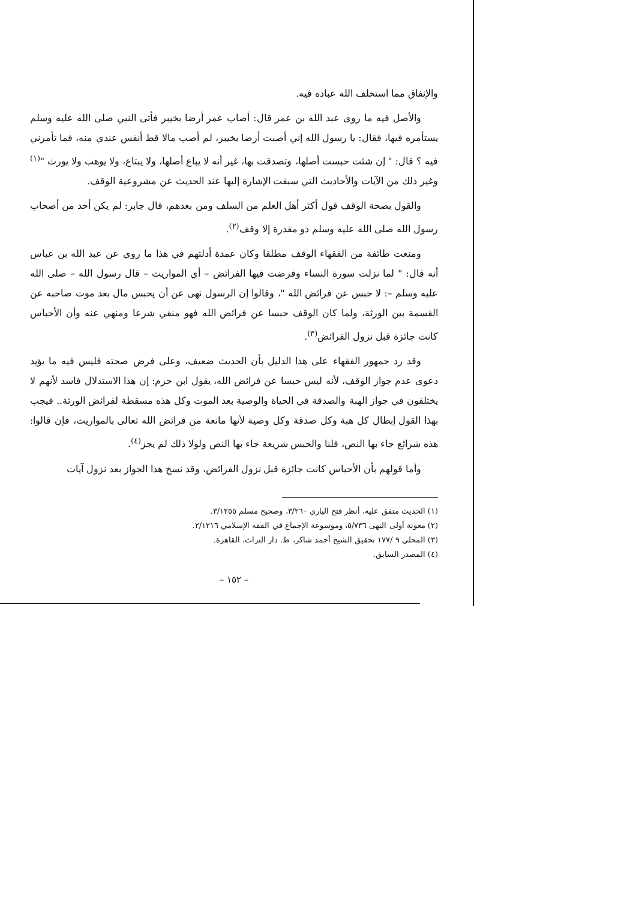والإنفاق مما استخلف الله عباده فيه.
والأصل فيه ما روى عبد الله بن عمر قال: أصاب عمر أرضا بخيبر فأتى النبي صلى الله عليه وسلم يستأمره فيها، فقال: يا رسول الله إني أصبت أرضا بخيبر، لم أصب مالا قط أنفس عندي منه، فما تأمرني فيه ؟ قال: " إن شئت حبست أصلها، وتصدقت بها، غير أنه لا يباع أصلها، ولا يبتاع، ولا يوهب ولا يورث "<sup>(١)</sup> وغير ذلك من الآيات والأحاديث التي سبقت الإشارة إليها عند الحديث عن مشروعية الوقف.
والقول بصحة الوقف قول أكثر أهل العلم من السلف ومن بعدهم، قال جابر: لم يكن أحد من أصحاب رسول الله صلى الله عليه وسلم ذو مقدرة إلا وقف<sup>(٢)</sup>.
ومنعت طائفة من الفقهاء الوقف مطلقا وكان عمدة أدلتهم في هذا ما روي عن عبد الله بن عباس أنه قال: " لما نزلت سورة النساء وفرضت فيها الفرائض – أي المواريث – قال رسول الله – صلى الله عليه وسلم –: لا حبس عن فرائض الله "، وقالوا إن الرسول نهى عن أن يحبس مال بعد موت صاحبه عن القسمة بين الورثة، ولما كان الوقف حبسا عن فرائض الله فهو منفي شرعا ومنهي عنه وأن الأحباس كانت جائزة قبل نزول الفرائض<sup>(٣)</sup>.
وقد رد جمهور الفقهاء على هذا الدليل بأن الحديث ضعيف، وعلى فرض صحته فليس فيه ما يؤيد دعوى عدم جواز الوقف، لأنه ليس حبسا عن فرائض الله، يقول ابن حزم: إن هذا الاستدلال فاسد لأنهم لا يختلفون في جواز الهبة والصدقة في الحياة والوصية بعد الموت وكل هذه مسقطة لفرائض الورثة.. فيجب بهذا القول إبطال كل هبة وكل صدقة وكل وصية لأنها مانعة من فرائض الله تعالى بالمواريث، فإن قالوا: هذه شرائع جاء بها النص، قلنا والحبس شريعة جاء بها النص ولولا ذلك لم يجز<sup>(٤)</sup>.
وأما قولهم بأن الأحباس كانت جائزة قبل نزول الفرائض، وقد نسخ هذا الجواز بعد نزول آيات
(١) الحديث متفق عليه، أنظر فتح الباري ٣/٢٦٠، وصحيح مسلم ٣/١٢٥٥.
(٢) معونة أولى النهى ٥/٧٣٦، وموسوعة الإجماع في الفقه الإسلامي ٢/١٢١٦.
(٣) المحلي ٩ /١٧٧ تحقيق الشيخ أحمد شاكر، ط. دار التراث، القاهرة.
(٤) المصدر السابق.
– ١٥٢ –